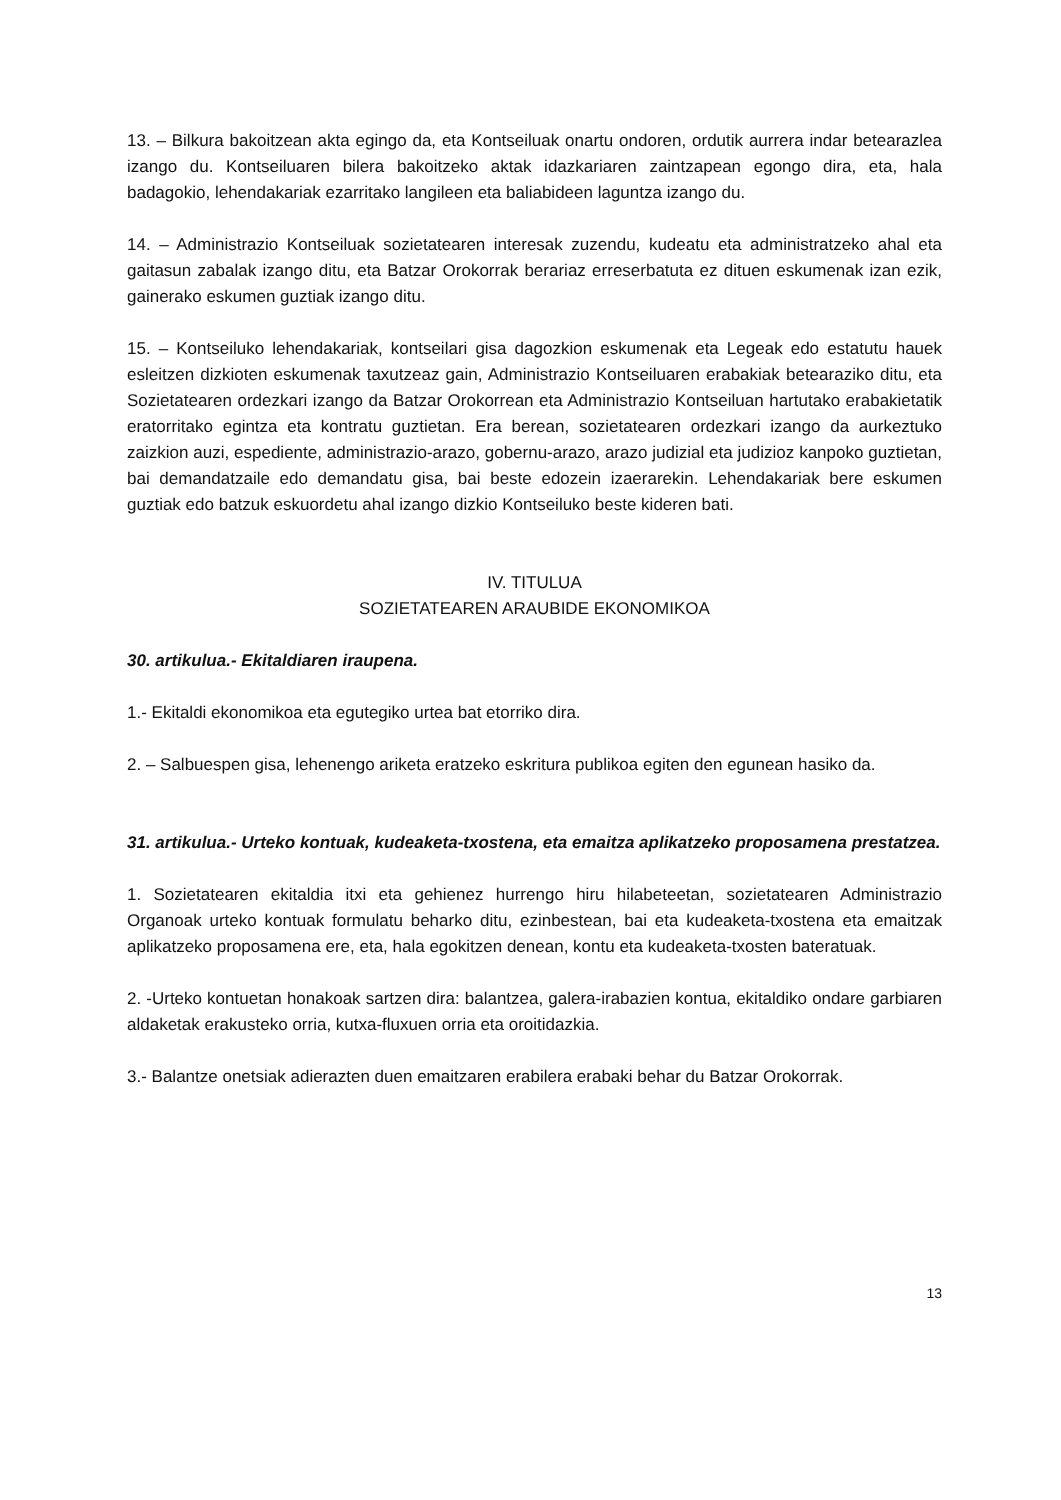13. – Bilkura bakoitzean akta egingo da, eta Kontseiluak onartu ondoren, ordutik aurrera indar betearazlea izango du. Kontseiluaren bilera bakoitzeko aktak idazkariaren zaintzapean egongo dira, eta, hala badagokio, lehendakariak ezarritako langileen eta baliabideen laguntza izango du.
14. – Administrazio Kontseiluak sozietatearen interesak zuzendu, kudeatu eta administratzeko ahal eta gaitasun zabalak izango ditu, eta Batzar Orokorrak berariaz erreserbatuta ez dituen eskumenak izan ezik, gainerako eskumen guztiak izango ditu.
15. – Kontseiluko lehendakariak, kontseilari gisa dagozkion eskumenak eta Legeak edo estatutu hauek esleitzen dizkioten eskumenak taxutzeaz gain, Administrazio Kontseiluaren erabakiak betearaziko ditu, eta Sozietatearen ordezkari izango da Batzar Orokorrean eta Administrazio Kontseiluan hartutako erabakietatik eratorritako egintza eta kontratu guztietan. Era berean, sozietatearen ordezkari izango da aurkeztuko zaizkion auzi, espediente, administrazio-arazo, gobernu-arazo, arazo judizial eta judizioz kanpoko guztietan, bai demandatzaile edo demandatu gisa, bai beste edozein izaerarekin. Lehendakariak bere eskumen guztiak edo batzuk eskuordetu ahal izango dizkio Kontseiluko beste kideren bati.
IV. TITULUA
SOZIETATEAREN ARAUBIDE EKONOMIKOA
30. artikulua.- Ekitaldiaren iraupena.
1.- Ekitaldi ekonomikoa eta egutegiko urtea bat etorriko dira.
2. – Salbuespen gisa, lehenengo ariketa eratzeko eskritura publikoa egiten den egunean hasiko da.
31. artikulua.- Urteko kontuak, kudeaketa-txostena, eta emaitza aplikatzeko proposamena prestatzea.
1. Sozietatearen ekitaldia itxi eta gehienez hurrengo hiru hilabeteetan, sozietatearen Administrazio Organoak urteko kontuak formulatu beharko ditu, ezinbestean, bai eta kudeaketa-txostena eta emaitzak aplikatzeko proposamena ere, eta, hala egokitzen denean, kontu eta kudeaketa-txosten bateratuak.
2. -Urteko kontuetan honakoak sartzen dira: balantzea, galera-irabazien kontua, ekitaldiko ondare garbiaren aldaketak erakusteko orria, kutxa-fluxuen orria eta oroitidazkia.
3.- Balantze onetsiak adierazten duen emaitzaren erabilera erabaki behar du Batzar Orokorrak.
13